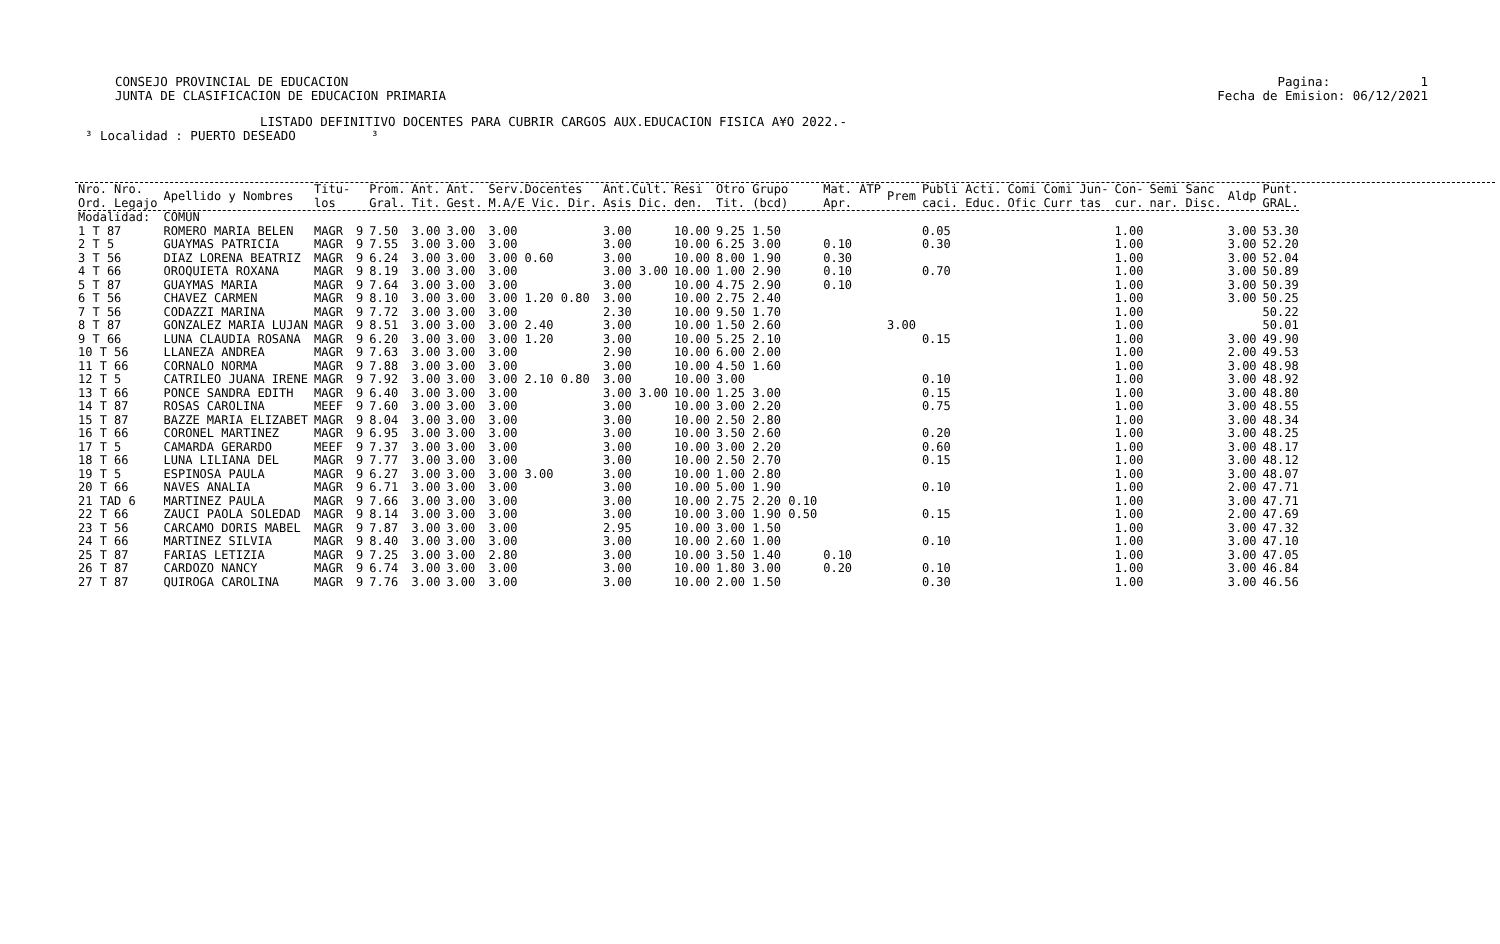CONSEJO PROVINCIAL DE EDUCACION
JUNTA DE CLASIFICACION DE EDUCACION PRIMARIA
Pagina:            1
Fecha de Emision: 06/12/2021
LISTADO DEFINITIVO DOCENTES PARA CUBRIR CARGOS AUX.EDUCACION FISICA A¥O 2022.-
³ Localidad : PUERTO DESEADO          ³
| Nro. Nro. Ord. Legajo | Apellido y Nombres | Titu- los | | Prom. Gral. | Ant. Tit. | Ant. Gest. | Serv.Docentes M.A/E Vic. Dir. | Ant.Cult. Asis Dic. | Resi den. | Otro Grupo Tit. (bcd) | Mat. ATP Apr. | Prem | Publi Acti. caci. Educ. | Comi Comi Jun- Ofic Curr tas | Con- cur. | Semi Sanc nar. Disc. | Aldp | Punt. GRAL. |
| --- | --- | --- | --- | --- | --- | --- | --- | --- | --- | --- | --- | --- | --- | --- | --- | --- | --- | --- |
| Modalidad: | COMUN | | | | | | | | | | | | | | | | | |
| 1 T 87 | ROMERO MARIA BELEN | MAGR | 9 | 7.50 | 3.00 | 3.00 | 3.00 | 3.00 | 10.00 | 9.25 1.50 | | | 0.05 | | 1.00 | | 3.00 | 53.30 |
| 2 T 5 | GUAYMAS PATRICIA | MAGR | 9 | 7.55 | 3.00 | 3.00 | 3.00 | 3.00 | 10.00 | 6.25 3.00 | 0.10 | | 0.30 | | 1.00 | | 3.00 | 52.20 |
| 3 T 56 | DIAZ LORENA BEATRIZ | MAGR | 9 | 6.24 | 3.00 | 3.00 | 3.00 0.60 | 3.00 | 10.00 | 8.00 1.90 | 0.30 | | | | 1.00 | | 3.00 | 52.04 |
| 4 T 66 | OROQUIETA ROXANA | MAGR | 9 | 8.19 | 3.00 | 3.00 | 3.00 | 3.00 3.00 | 10.00 | 1.00 2.90 | 0.10 | | 0.70 | | 1.00 | | 3.00 | 50.89 |
| 5 T 87 | GUAYMAS MARIA | MAGR | 9 | 7.64 | 3.00 | 3.00 | 3.00 | 3.00 | 10.00 | 4.75 2.90 | 0.10 | | | | 1.00 | | 3.00 | 50.39 |
| 6 T 56 | CHAVEZ CARMEN | MAGR | 9 | 8.10 | 3.00 | 3.00 | 3.00 1.20 0.80 | 3.00 | 10.00 | 2.75 2.40 | | | | | 1.00 | | 3.00 | 50.25 |
| 7 T 56 | CODAZZI MARINA | MAGR | 9 | 7.72 | 3.00 | 3.00 | 3.00 | 2.30 | 10.00 | 9.50 1.70 | | | | | 1.00 | | | 50.22 |
| 8 T 87 | GONZALEZ MARIA LUJAN | MAGR | 9 | 8.51 | 3.00 | 3.00 | 3.00 2.40 | 3.00 | 10.00 | 1.50 2.60 | | 3.00 | | | 1.00 | | | 50.01 |
| 9 T 66 | LUNA CLAUDIA ROSANA | MAGR | 9 | 6.20 | 3.00 | 3.00 | 3.00 1.20 | 3.00 | 10.00 | 5.25 2.10 | | | 0.15 | | 1.00 | | 3.00 | 49.90 |
| 10 T 56 | LLANEZA ANDREA | MAGR | 9 | 7.63 | 3.00 | 3.00 | 3.00 | 2.90 | 10.00 | 6.00 2.00 | | | | | 1.00 | | 2.00 | 49.53 |
| 11 T 66 | CORNALO NORMA | MAGR | 9 | 7.88 | 3.00 | 3.00 | 3.00 | 3.00 | 10.00 | 4.50 1.60 | | | | | 1.00 | | 3.00 | 48.98 |
| 12 T 5 | CATRILEO JUANA IRENE | MAGR | 9 | 7.92 | 3.00 | 3.00 | 3.00 2.10 0.80 | 3.00 | 10.00 | 3.00 | | | 0.10 | | 1.00 | | 3.00 | 48.92 |
| 13 T 66 | PONCE SANDRA EDITH | MAGR | 9 | 6.40 | 3.00 | 3.00 | 3.00 | 3.00 3.00 | 10.00 | 1.25 3.00 | | | 0.15 | | 1.00 | | 3.00 | 48.80 |
| 14 T 87 | ROSAS CAROLINA | MEEF | 9 | 7.60 | 3.00 | 3.00 | 3.00 | 3.00 | 10.00 | 3.00 2.20 | | | 0.75 | | 1.00 | | 3.00 | 48.55 |
| 15 T 87 | BAZZE MARIA ELIZABET | MAGR | 9 | 8.04 | 3.00 | 3.00 | 3.00 | 3.00 | 10.00 | 2.50 2.80 | | | | | 1.00 | | 3.00 | 48.34 |
| 16 T 66 | CORONEL MARTINEZ | MAGR | 9 | 6.95 | 3.00 | 3.00 | 3.00 | 3.00 | 10.00 | 3.50 2.60 | | | 0.20 | | 1.00 | | 3.00 | 48.25 |
| 17 T 5 | CAMARDA GERARDO | MEEF | 9 | 7.37 | 3.00 | 3.00 | 3.00 | 3.00 | 10.00 | 3.00 2.20 | | | 0.60 | | 1.00 | | 3.00 | 48.17 |
| 18 T 66 | LUNA LILIANA DEL | MAGR | 9 | 7.77 | 3.00 | 3.00 | 3.00 | 3.00 | 10.00 | 2.50 2.70 | | | 0.15 | | 1.00 | | 3.00 | 48.12 |
| 19 T 5 | ESPINOSA PAULA | MAGR | 9 | 6.27 | 3.00 | 3.00 | 3.00 3.00 | 3.00 | 10.00 | 1.00 2.80 | | | | | 1.00 | | 3.00 | 48.07 |
| 20 T 66 | NAVES ANALIA | MAGR | 9 | 6.71 | 3.00 | 3.00 | 3.00 | 3.00 | 10.00 | 5.00 1.90 | | | 0.10 | | 1.00 | | 2.00 | 47.71 |
| 21 TAD 6 | MARTINEZ PAULA | MAGR | 9 | 7.66 | 3.00 | 3.00 | 3.00 | 3.00 | 10.00 | 2.75 2.20 0.10 | | | | | 1.00 | | 3.00 | 47.71 |
| 22 T 66 | ZAUCI PAOLA SOLEDAD | MAGR | 9 | 8.14 | 3.00 | 3.00 | 3.00 | 3.00 | 10.00 | 3.00 1.90 0.50 | | | 0.15 | | 1.00 | | 2.00 | 47.69 |
| 23 T 56 | CARCAMO DORIS MABEL | MAGR | 9 | 7.87 | 3.00 | 3.00 | 3.00 | 2.95 | 10.00 | 3.00 1.50 | | | | | 1.00 | | 3.00 | 47.32 |
| 24 T 66 | MARTINEZ SILVIA | MAGR | 9 | 8.40 | 3.00 | 3.00 | 3.00 | 3.00 | 10.00 | 2.60 1.00 | | | 0.10 | | 1.00 | | 3.00 | 47.10 |
| 25 T 87 | FARIAS LETIZIA | MAGR | 9 | 7.25 | 3.00 | 3.00 | 2.80 | 3.00 | 10.00 | 3.50 1.40 | 0.10 | | | | 1.00 | | 3.00 | 47.05 |
| 26 T 87 | CARDOZO NANCY | MAGR | 9 | 6.74 | 3.00 | 3.00 | 3.00 | 3.00 | 10.00 | 1.80 3.00 | 0.20 | | 0.10 | | 1.00 | | 3.00 | 46.84 |
| 27 T 87 | QUIROGA CAROLINA | MAGR | 9 | 7.76 | 3.00 | 3.00 | 3.00 | 3.00 | 10.00 | 2.00 1.50 | | | 0.30 | | 1.00 | | 3.00 | 46.56 |